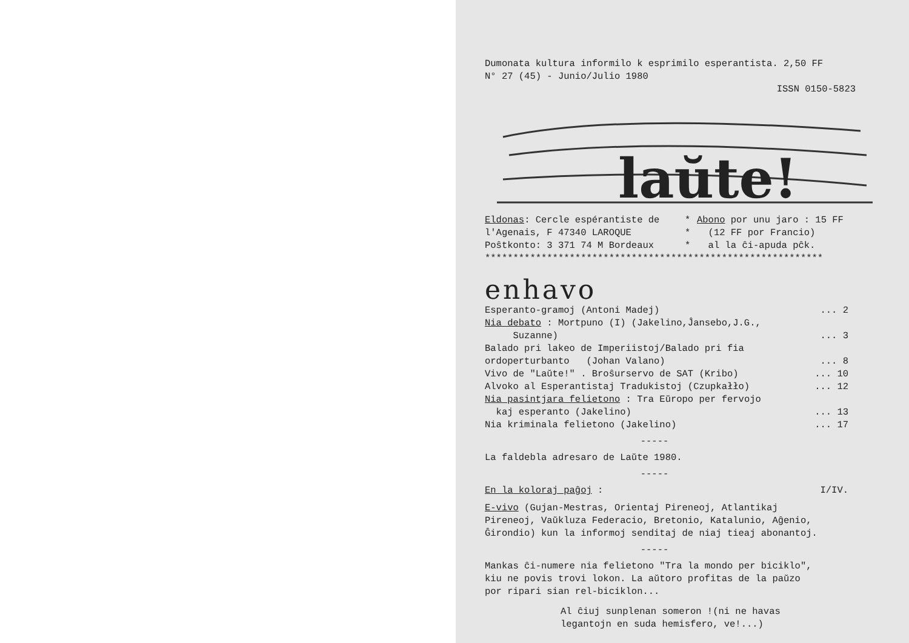Dumonata kultura informilo k esprimilo esperantista. 2,50 FF
N° 27 (45) - Junio/Julio 1980
ISSN 0150-5823
laŭte!
Eldonas: Cercle espérantiste de
l'Agenais, F 47340 LAROQUE
Poŝtkonto: 3 371 74 M Bordeaux
*
*
*
Abono por unu jaro : 15 FF
(12 FF por Francio)
al la ĉi-apuda pĉk.
************************************************************
enhavo
Esperanto-gramoj (Antoni Madej)... 2
Nia debato : Mortpuno (I) (Jakelino,Ĵansebo,J.G.,
Suzanne)... 3
Balado pri lakeo de Imperiistoj/Balado pri fia
ordoperturbanto (Johan Valano)... 8
Vivo de "Laŭte!" . Broŝurservo de SAT (Kribo)... 10
Alvoko al Esperantistaj Tradukistoj (Czupkałło)... 12
Nia pasintjara felietono : Tra Eŭropo per fervojo
kaj esperanto (Jakelino)... 13
Nia kriminala felietono (Jakelino)... 17
-----
La faldebla adresaro de Laŭte 1980.
-----
En la koloraj paĝoj : I/IV.
E-vivo (Gujan-Mestras, Orientaj Pireneoj, Atlantikaj
Pireneoj, Vaŭkluza Federacio, Bretonio, Katalunio, Aĝenio,
Ĝirondio) kun la informoj senditaj de niaj tieaj abonantoj.
-----
Mankas ĉi-numere nia felietono "Tra la mondo per biciklo",
kiu ne povis trovi lokon. La aŭtoro profitas de la paŭzo
por ripari sian rel-biciklon...
Al ĉiuj sunplenan someron !(ni ne havas
legantojn en suda hemisfero, ve!...)